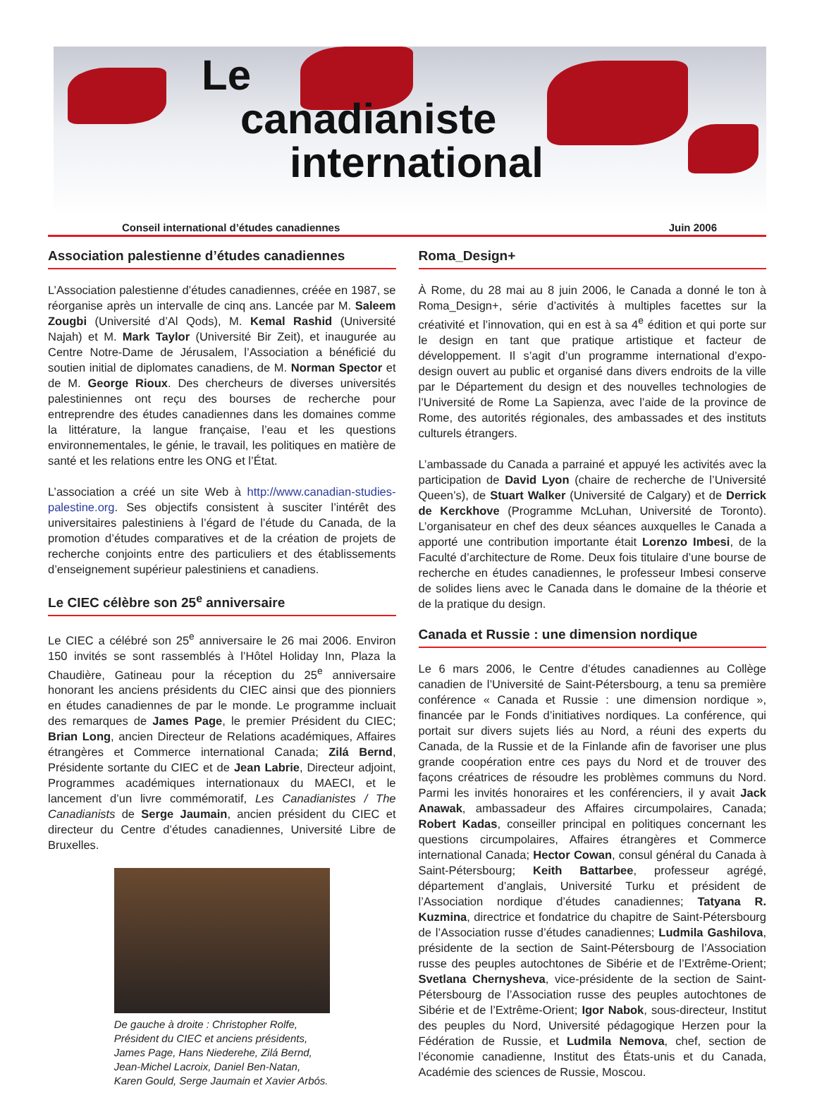Le
canadianiste
international
Conseil international d’études canadiennes Juin 2006
Association palestienne d’études canadiennes
L’Association palestienne d’études canadiennes, créée en 1987, se réorganise après un intervalle de cinq ans. Lancée par M. Saleem Zougbi (Université d’Al Qods), M. Kemal Rashid (Université Najah) et M. Mark Taylor (Université Bir Zeit), et inaugurée au Centre Notre-Dame de Jérusalem, l’Association a bénéficié du soutien initial de diplomates canadiens, de M. Norman Spector et de M. George Rioux. Des chercheurs de diverses universités palestiniennes ont reçu des bourses de recherche pour entreprendre des études canadiennes dans les domaines comme la littérature, la langue française, l’eau et les questions environnementales, le génie, le travail, les politiques en matière de santé et les relations entre les ONG et l’État.
L’association a créé un site Web à http://www.canadian-studies-palestine.org. Ses objectifs consistent à susciter l’intérêt des universitaires palestiniens à l’égard de l’étude du Canada, de la promotion d’études comparatives et de la création de projets de recherche conjoints entre des particuliers et des établissements d’enseignement supérieur palestiniens et canadiens.
Le CIEC célèbre son 25<sup>e</sup> anniversaire
Le CIEC a célébré son 25<sup>e</sup> anniversaire le 26 mai 2006. Environ 150 invités se sont rassemblés à l’Hôtel Holiday Inn, Plaza la Chaudière, Gatineau pour la réception du 25<sup>e</sup> anniversaire honorant les anciens présidents du CIEC ainsi que des pionniers en études canadiennes de par le monde. Le programme incluait des remarques de James Page, le premier Président du CIEC; Brian Long, ancien Directeur de Relations académiques, Affaires étrangères et Commerce international Canada; Zilá Bernd, Présidente sortante du CIEC et de Jean Labrie, Directeur adjoint, Programmes académiques internationaux du MAECI, et le lancement d’un livre commémoratif, Les Canadianistes / The Canadianists de Serge Jaumain, ancien président du CIEC et directeur du Centre d’études canadiennes, Université Libre de Bruxelles.
De gauche à droite : Christopher Rolfe, Président du CIEC et anciens présidents, James Page, Hans Niederehe, Zilá Bernd, Jean-Michel Lacroix, Daniel Ben-Natan, Karen Gould, Serge Jaumain et Xavier Arbós.
Roma_Design+
À Rome, du 28 mai au 8 juin 2006, le Canada a donné le ton à Roma_Design+, série d’activités à multiples facettes sur la créativité et l’innovation, qui en est à sa 4<sup>e</sup> édition et qui porte sur le design en tant que pratique artistique et facteur de développement. Il s’agit d’un programme international d’expo-design ouvert au public et organisé dans divers endroits de la ville par le Département du design et des nouvelles technologies de l’Université de Rome La Sapienza, avec l’aide de la province de Rome, des autorités régionales, des ambassades et des instituts culturels étrangers.
L’ambassade du Canada a parrainé et appuyé les activités avec la participation de David Lyon (chaire de recherche de l’Université Queen’s), de Stuart Walker (Université de Calgary) et de Derrick de Kerckhove (Programme McLuhan, Université de Toronto). L’organisateur en chef des deux séances auxquelles le Canada a apporté une contribution importante était Lorenzo Imbesi, de la Faculté d’architecture de Rome. Deux fois titulaire d’une bourse de recherche en études canadiennes, le professeur Imbesi conserve de solides liens avec le Canada dans le domaine de la théorie et de la pratique du design.
Canada et Russie : une dimension nordique
Le 6 mars 2006, le Centre d’études canadiennes au Collège canadien de l’Université de Saint-Pétersbourg, a tenu sa première conférence « Canada et Russie : une dimension nordique », financée par le Fonds d’initiatives nordiques. La conférence, qui portait sur divers sujets liés au Nord, a réuni des experts du Canada, de la Russie et de la Finlande afin de favoriser une plus grande coopération entre ces pays du Nord et de trouver des façons créatrices de résoudre les problèmes communs du Nord. Parmi les invités honoraires et les conférenciers, il y avait Jack Anawak, ambassadeur des Affaires circumpolaires, Canada; Robert Kadas, conseiller principal en politiques concernant les questions circumpolaires, Affaires étrangères et Commerce international Canada; Hector Cowan, consul général du Canada à Saint-Pétersbourg; Keith Battarbee, professeur agrégé, département d’anglais, Université Turku et président de l’Association nordique d’études canadiennes; Tatyana R. Kuzmina, directrice et fondatrice du chapitre de Saint-Pétersbourg de l’Association russe d’études canadiennes; Ludmila Gashilova, présidente de la section de Saint-Pétersbourg de l’Association russe des peuples autochtones de Sibérie et de l’Extrême-Orient; Svetlana Chernysheva, vice-présidente de la section de Saint-Pétersbourg de l’Association russe des peuples autochtones de Sibérie et de l’Extrême-Orient; Igor Nabok, sous-directeur, Institut des peuples du Nord, Université pédagogique Herzen pour la Fédération de Russie, et Ludmila Nemova, chef, section de l’économie canadienne, Institut des États-unis et du Canada, Académie des sciences de Russie, Moscou.